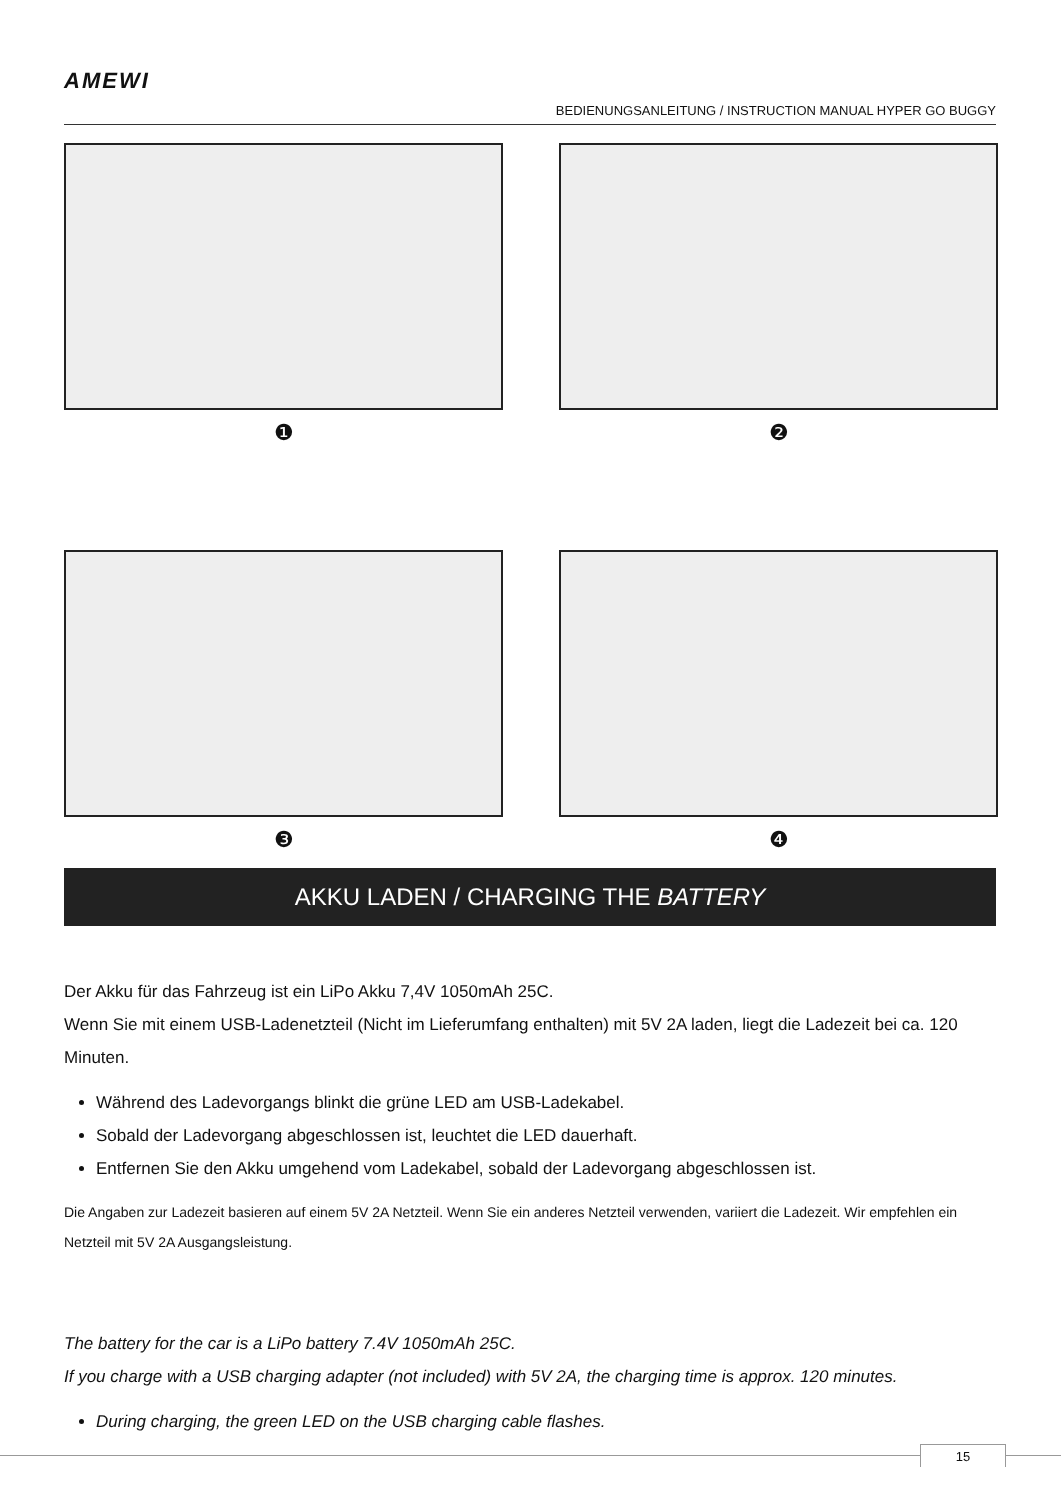AMEWI
BEDIENUNGSANLEITUNG / INSTRUCTION MANUAL HYPER GO BUGGY
❶
❷
❸
❹
AKKU LADEN / CHARGING THE BATTERY
Der Akku für das Fahrzeug ist ein LiPo Akku 7,4V 1050mAh 25C.
Wenn Sie mit einem USB-Ladenetzteil (Nicht im Lieferumfang enthalten) mit 5V 2A laden, liegt die Ladezeit bei ca. 120 Minuten.
Während des Ladevorgangs blinkt die grüne LED am USB-Ladekabel.
Sobald der Ladevorgang abgeschlossen ist, leuchtet die LED dauerhaft.
Entfernen Sie den Akku umgehend vom Ladekabel, sobald der Ladevorgang abgeschlossen ist.
Die Angaben zur Ladezeit basieren auf einem 5V 2A Netzteil. Wenn Sie ein anderes Netzteil verwenden, variiert die Ladezeit. Wir empfehlen ein Netzteil mit 5V 2A Ausgangsleistung.
The battery for the car is a LiPo battery 7.4V 1050mAh 25C.
If you charge with a USB charging adapter (not included) with 5V 2A, the charging time is approx. 120 minutes.
During charging, the green LED on the USB charging cable flashes.
15